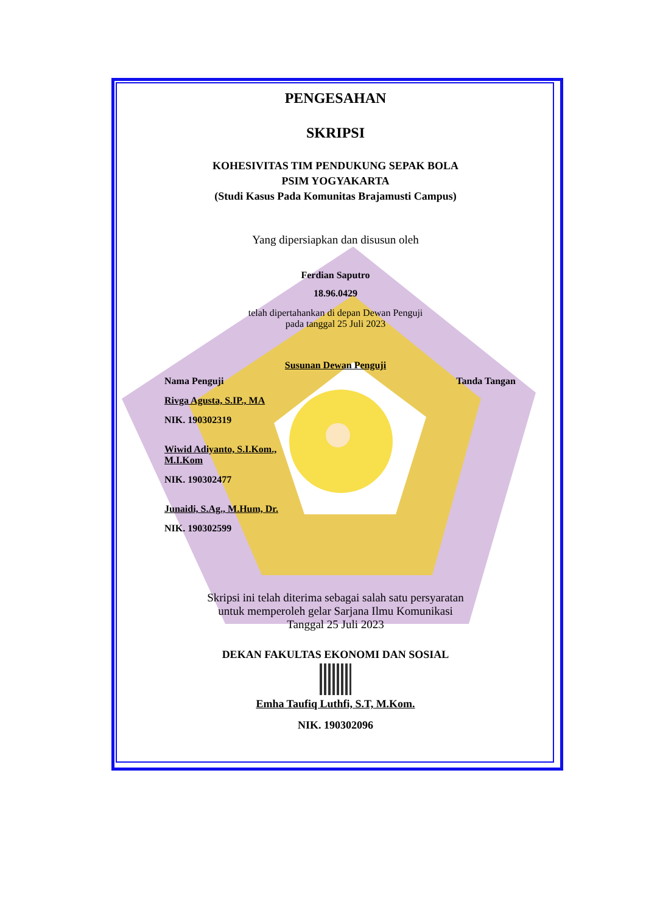PENGESAHAN
SKRIPSI
KOHESIVITAS TIM PENDUKUNG SEPAK BOLA
PSIM YOGYAKARTA
(Studi Kasus Pada Komunitas Brajamusti Campus)
Yang dipersiapkan dan disusun oleh
Ferdian Saputro
18.96.0429
telah dipertahankan di depan Dewan Penguji
pada tanggal 25 Juli 2023
Susunan Dewan Penguji
Nama Penguji
Rivga Agusta, S.IP., MA
NIK. 190302319
Wiwid Adiyanto, S.I.Kom.,
M.I.Kom
NIK. 190302477
Junaidi, S.Ag., M.Hum, Dr.
NIK. 190302599
Tanda Tangan
Skripsi ini telah diterima sebagai salah satu persyaratan
untuk memperoleh gelar Sarjana Ilmu Komunikasi
Tanggal 25 Juli 2023
DEKAN FAKULTAS EKONOMI DAN SOSIAL
Emha Taufiq Luthfi, S.T, M.Kom.
NIK. 190302096